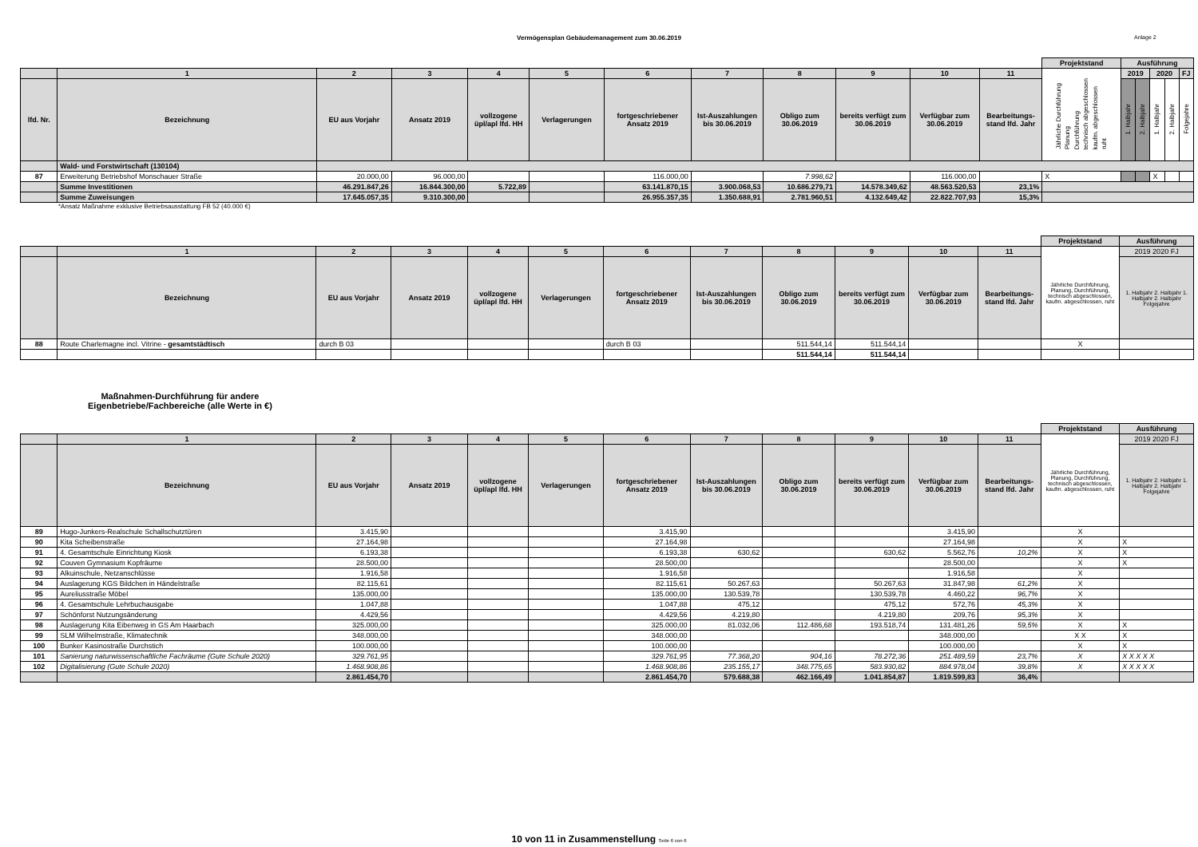Vermögensplan Gebäudemanagement zum 30.06.2019 Anlage 2
| | | | | | | | | | | | | Projektstand | Ausführung | | | | |
| | 1 | 2 | 3 | 4 | 5 | 6 | 7 | 8 | 9 | 10 | 11 | Jährliche Durchführung Planung Durchführung technisch abgeschlossen kaufm. abgeschlossen ruht | 2019 | | 2020 | | FJ |
| lfd. Nr. | Bezeichnung | EU aus Vorjahr | Ansatz 2019 | vollzogene üpl/apl lfd. HH | Verlagerungen | fortgeschriebener Ansatz 2019 | Ist-Auszahlungen bis 30.06.2019 | Obligo zum 30.06.2019 | bereits verfügt zum 30.06.2019 | Verfügbar zum 30.06.2019 | Bearbeitungs-stand lfd. Jahr | | 1. Halbjahr | 2. Halbjahr | 1. Halbjahr | 2. Halbjahr | Folgejahre |
| | Wald- und Forstwirtschaft (130104) | | | | | | | | | | | | | | | | |
| 87 | Erweiterung Betriebshof Monschauer Straße | 20.000,00 | 96.000,00 | | | 116.000,00 | | 7.998,62 | | 116.000,00 | | X | | | X | | |
| | Summe Investitionen | 46.291.847,26 | 16.844.300,00 | 5.722,89 | | 63.141.870,15 | 3.900.068,53 | 10.686.279,71 | 14.578.349,62 | 48.563.520,53 | 23,1% | | | | | | |
| | Summe Zuweisungen | 17.645.057,35 | 9.310.300,00 | | | 26.955.357,35 | 1.350.688,91 | 2.781.960,51 | 4.132.649,42 | 22.822.707,93 | 15,3% | | | | | | |
*Ansatz Maßnahme exklusive Betriebsausstattung FB 52 (40.000 €)
| | | | | | | | | | | | | Projektstand | Ausführung |
| | 1 | 2 | 3 | 4 | 5 | 6 | 7 | 8 | 9 | 10 | 11 | Jährliche Durchführung, Planung, Durchführung, technisch abgeschlossen, kaufm. abgeschlossen, ruht | 2019 2020 FJ |
| | Bezeichnung | EU aus Vorjahr | Ansatz 2019 | vollzogene üpl/apl lfd. HH | Verlagerungen | fortgeschriebener Ansatz 2019 | Ist-Auszahlungen bis 30.06.2019 | Obligo zum 30.06.2019 | bereits verfügt zum 30.06.2019 | Verfügbar zum 30.06.2019 | Bearbeitungs-stand lfd. Jahr | | 1. Halbjahr 2. Halbjahr 1. Halbjahr 2. Halbjahr Folgejahre |
| 88 | Route Charlemagne incl. Vitrine - gesamtstädtisch | durch B 03 | | | | durch B 03 | | 511.544,14 | 511.544,14 | | | X | |
| | | | | | | | | 511.544,14 | 511.544,14 | | | | |
Maßnahmen-Durchführung für andere
Eigenbetriebe/Fachbereiche (alle Werte in €)
| | | | | | | | | | | | | Projektstand | Ausführung |
| | 1 | 2 | 3 | 4 | 5 | 6 | 7 | 8 | 9 | 10 | 11 | Jährliche Durchführung, Planung, Durchführung, technisch abgeschlossen, kaufm. abgeschlossen, ruht | 2019 2020 FJ |
| | Bezeichnung | EU aus Vorjahr | Ansatz 2019 | vollzogene üpl/apl lfd. HH | Verlagerungen | fortgeschriebener Ansatz 2019 | Ist-Auszahlungen bis 30.06.2019 | Obligo zum 30.06.2019 | bereits verfügt zum 30.06.2019 | Verfügbar zum 30.06.2019 | Bearbeitungs-stand lfd. Jahr | | 1. Halbjahr 2. Halbjahr 1. Halbjahr 2. Halbjahr Folgejahre |
| 89 | Hugo-Junkers-Realschule Schallschutztüren | 3.415,90 | | | | 3.415,90 | | | | 3.415,90 | | X | |
| 90 | Kita Scheibenstraße | 27.164,98 | | | | 27.164,98 | | | | 27.164,98 | | X | X |
| 91 | 4. Gesamtschule Einrichtung Kiosk | 6.193,38 | | | | 6.193,38 | 630,62 | | 630,62 | 5.562,76 | 10,2% | X | X |
| 92 | Couven Gymnasium Kopfräume | 28.500,00 | | | | 28.500,00 | | | | 28.500,00 | | X | X |
| 93 | Alkuinschule, Netzanschlüsse | 1.916,58 | | | | 1.916,58 | | | | 1.916,58 | | X | |
| 94 | Auslagerung KGS Bildchen in Händelstraße | 82.115,61 | | | | 82.115,61 | 50.267,63 | | 50.267,63 | 31.847,98 | 61,2% | X | |
| 95 | Aureliusstraße Möbel | 135.000,00 | | | | 135.000,00 | 130.539,78 | | 130.539,78 | 4.460,22 | 96,7% | X | |
| 96 | 4. Gesamtschule Lehrbuchausgabe | 1.047,88 | | | | 1.047,88 | 475,12 | | 475,12 | 572,76 | 45,3% | X | |
| 97 | Schönforst Nutzungsänderung | 4.429,56 | | | | 4.429,56 | 4.219,80 | | 4.219,80 | 209,76 | 95,3% | X | |
| 98 | Auslagerung Kita Eibenweg in GS Am Haarbach | 325.000,00 | | | | 325.000,00 | 81.032,06 | 112.486,68 | 193.518,74 | 131.481,26 | 59,5% | X | X |
| 99 | SLM Wilhelmstraße, Klimatechnik | 348.000,00 | | | | 348.000,00 | | | | 348.000,00 | | X X | X |
| 100 | Bunker Kasinostraße Durchstich | 100.000,00 | | | | 100.000,00 | | | | 100.000,00 | | X | X |
| 101 | Sanierung naturwissenschaftliche Fachräume (Gute Schule 2020) | 329.761,95 | | | | 329.761,95 | 77.368,20 | 904,16 | 78.272,36 | 251.489,59 | 23,7% | X | X X X X X |
| 102 | Digitalisierung (Gute Schule 2020) | 1.468.908,86 | | | | 1.468.908,86 | 235.155,17 | 348.775,65 | 583.930,82 | 884.978,04 | 39,8% | X | X X X X X |
| | | 2.861.454,70 | | | | 2.861.454,70 | 579.688,38 | 462.166,49 | 1.041.854,87 | 1.819.599,83 | 36,4% | | |
10 von 11 in Zusammenstellung Seite 6 von 6